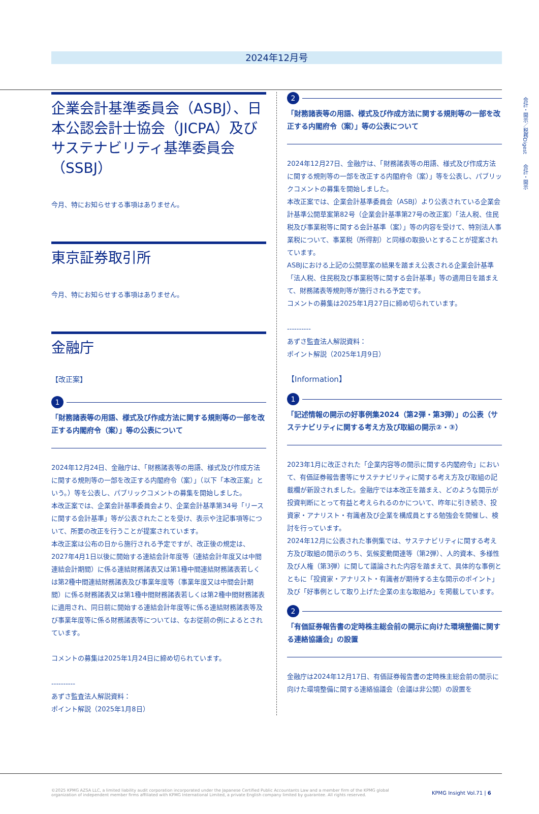会計・開示／税務Digest　　会計・開示
2024年12月号
企業会計基準委員会（ASBJ）、日本公認会計士協会（JICPA）及びサステナビリティ基準委員会（SSBJ）
今月、特にお知らせする事項はありません。
東京証券取引所
今月、特にお知らせする事項はありません。
金融庁
【改正案】
1
「財務諸表等の用語、様式及び作成方法に関する規則等の一部を改正する内閣府令（案）」等の公表について
2024年12月24日、金融庁は、「財務諸表等の用語、様式及び作成方法に関する規則等の一部を改正する内閣府令（案）」（以下「本改正案」という。）等を公表し、パブリックコメントの募集を開始しました。
本改正案では、企業会計基準委員会より、企業会計基準第34号「リースに関する会計基準」等が公表されたことを受け、表示や注記事項等について、所要の改正を行うことが提案されています。
本改正案は公布の日から施行される予定ですが、改正後の規定は、2027年4月1日以後に開始する連結会計年度等（連結会計年度又は中間連結会計期間）に係る連結財務諸表又は第1種中間連結財務諸表若しくは第2種中間連結財務諸表及び事業年度等（事業年度又は中間会計期間）に係る財務諸表又は第1種中間財務諸表若しくは第2種中間財務諸表に適用され、同日前に開始する連結会計年度等に係る連結財務諸表等及び事業年度等に係る財務諸表等については、なお従前の例によるとされています。
コメントの募集は2025年1月24日に締め切られています。
----------
あずさ監査法人解説資料：
ポイント解説（2025年1月8日）
2
「財務諸表等の用語、様式及び作成方法に関する規則等の一部を改正する内閣府令（案）」等の公表について
2024年12月27日、金融庁は、「財務諸表等の用語、様式及び作成方法に関する規則等の一部を改正する内閣府令（案）」等を公表し、パブリックコメントの募集を開始しました。
本改正案では、企業会計基準委員会（ASBJ）より公表されている企業会計基準公開草案第82号（企業会計基準第27号の改正案）「法人税、住民税及び事業税等に関する会計基準（案）」等の内容を受けて、特別法人事業税について、事業税（所得割）と同様の取扱いとすることが提案されています。
ASBJにおける上記の公開草案の結果を踏まえ公表される企業会計基準「法人税、住民税及び事業税等に関する会計基準」等の適用日を踏まえて、財務諸表等規則等が施行される予定です。
コメントの募集は2025年1月27日に締め切られています。
----------
あずさ監査法人解説資料：
ポイント解説（2025年1月9日）
【Information】
1
「記述情報の開示の好事例集2024（第2弾・第3弾）」の公表（サステナビリティに関する考え方及び取組の開示②・③）
2023年1月に改正された「企業内容等の開示に関する内閣府令」において、有価証券報告書等にサステナビリティに関する考え方及び取組の記載欄が新設されました。金融庁では本改正を踏まえ、どのような開示が投資判断にとって有益と考えられるのかについて、昨年に引き続き、投資家・アナリスト・有識者及び企業を構成員とする勉強会を開催し、検討を行っています。
2024年12月に公表された事例集では、サステナビリティに関する考え方及び取組の開示のうち、気候変動関連等（第2弾）、人的資本、多様性及び人権（第3弾）に関して議論された内容を踏まえて、具体的な事例とともに「投資家・アナリスト・有識者が期待する主な開示のポイント」及び「好事例として取り上げた企業の主な取組み」を掲載しています。
2
「有価証券報告書の定時株主総会前の開示に向けた環境整備に関する連絡協議会」の設置
金融庁は2024年12月17日、有価証券報告書の定時株主総会前の開示に向けた環境整備に関する連絡協議会（会議は非公開）の設置を
©2025 KPMG AZSA LLC, a limited liability audit corporation incorporated under the Japanese Certified Public Accountants Law and a member firm of the KPMG global organization of independent member firms affiliated with KPMG International Limited, a private English company limited by guarantee. All rights reserved.
KPMG Insight Vol.71 | 6